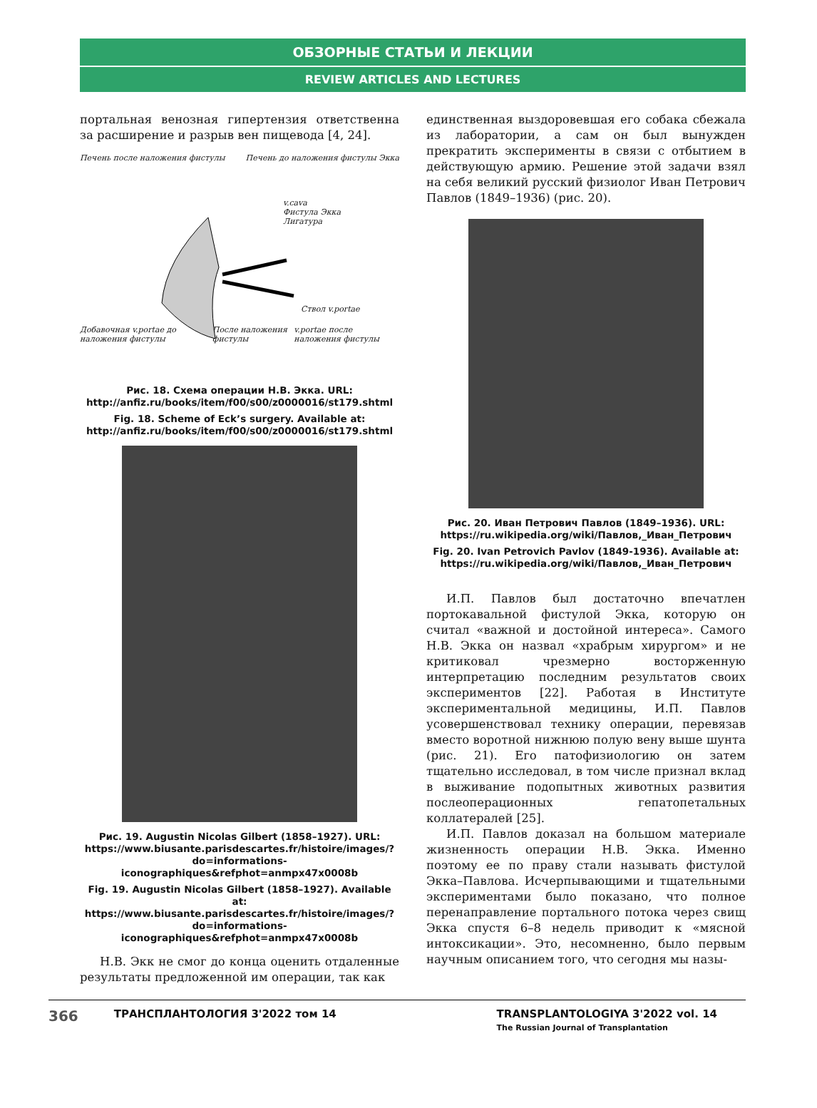ОБЗОРНЫЕ СТАТЬИ И ЛЕКЦИИ
REVIEW ARTICLES AND LECTURES
портальная венозная гипертензия ответственна за расширение и разрыв вен пищевода [4, 24].
Печень после наложения фистулы Печень до наложения фистулы Экка
v.cava
Фистула Экка
Лигатура
Ствол v.portae
Добавочная v.portae до наложения фистулы После наложения фистулы v.portae после наложения фистулы
Рис. 18. Схема операции Н.В. Экка. URL: http://anfiz.ru/books/item/f00/s00/z0000016/st179.shtml
Fig. 18. Scheme of Eck’s surgery. Available at: http://anfiz.ru/books/item/f00/s00/z0000016/st179.shtml
Рис. 19. Augustin Nicolas Gilbert (1858–1927). URL: https://www.biusante.parisdescartes.fr/histoire/images/?do=informations-iconographiques&refphot=anmpx47x0008b
Fig. 19. Augustin Nicolas Gilbert (1858–1927). Available at: https://www.biusante.parisdescartes.fr/histoire/images/?do=informations-iconographiques&refphot=anmpx47x0008b
Н.В. Экк не смог до конца оценить отдаленные результаты предложенной им операции, так как
единственная выздоровевшая его собака сбежала из лаборатории, а сам он был вынужден прекратить эксперименты в связи с отбытием в действующую армию. Решение этой задачи взял на себя великий русский физиолог Иван Петрович Павлов (1849–1936) (рис. 20).
Рис. 20. Иван Петрович Павлов (1849–1936). URL: https://ru.wikipedia.org/wiki/Павлов,_Иван_Петрович
Fig. 20. Ivan Petrovich Pavlov (1849-1936). Available at: https://ru.wikipedia.org/wiki/Павлов,_Иван_Петрович
И.П. Павлов был достаточно впечатлен портокавальной фистулой Экка, которую он считал «важной и достойной интереса». Самого Н.В. Экка он назвал «храбрым хирургом» и не критиковал чрезмерно восторженную интерпретацию последним результатов своих экспериментов [22]. Работая в Институте экспериментальной медицины, И.П. Павлов усовершенствовал технику операции, перевязав вместо воротной нижнюю полую вену выше шунта (рис. 21). Его патофизиологию он затем тщательно исследовал, в том числе признал вклад в выживание подопытных животных развития послеоперационных гепатопетальных коллатералей [25].
И.П. Павлов доказал на большом материале жизненность операции Н.В. Экка. Именно поэтому ее по праву стали называть фистулой Экка–Павлова. Исчерпывающими и тщательными экспериментами было показано, что полное перенаправление портального потока через свищ Экка спустя 6–8 недель приводит к «мясной интоксикации». Это, несомненно, было первым научным описанием того, что сегодня мы назы-
366 ТРАНСПЛАНТОЛОГИЯ 3'2022 том 14 TRANSPLANTOLOGIYA 3'2022 vol. 14
The Russian Journal of Transplantation